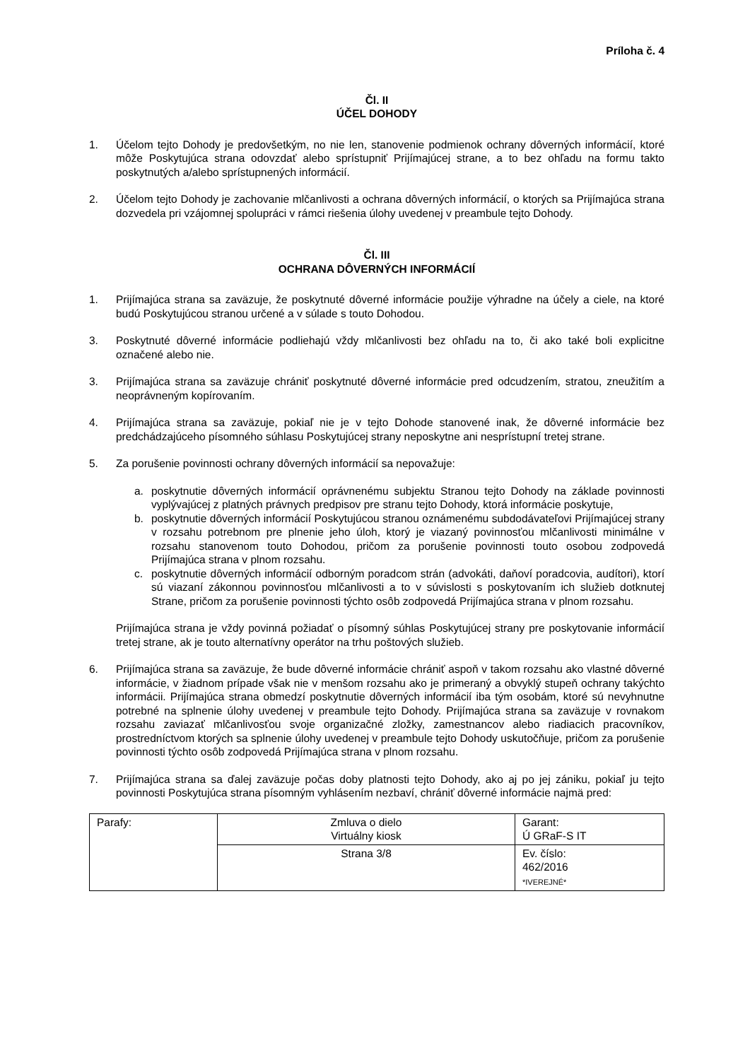Príloha č. 4
Čl. II
ÚČEL DOHODY
1. Účelom tejto Dohody je predovšetkým, no nie len, stanovenie podmienok ochrany dôverných informácií, ktoré môže Poskytujúca strana odovzdať alebo sprístupniť Prijímajúcej strane, a to bez ohľadu na formu takto poskytnutých a/alebo sprístupnených informácií.
2. Účelom tejto Dohody je zachovanie mlčanlivosti a ochrana dôverných informácií, o ktorých sa Prijímajúca strana dozvedela pri vzájomnej spolupráci v rámci riešenia úlohy uvedenej v preambule tejto Dohody.
Čl. III
OCHRANA DÔVERNÝCH INFORMÁCIÍ
1. Prijímajúca strana sa zaväzuje, že poskytnuté dôverné informácie použije výhradne na účely a ciele, na ktoré budú Poskytujúcou stranou určené a v súlade s touto Dohodou.
3. Poskytnuté dôverné informácie podliehajú vždy mlčanlivosti bez ohľadu na to, či ako také boli explicitne označené alebo nie.
3. Prijímajúca strana sa zaväzuje chrániť poskytnuté dôverné informácie pred odcudzením, stratou, zneužitím a neoprávneným kopírovaním.
4. Prijímajúca strana sa zaväzuje, pokiaľ nie je v tejto Dohode stanovené inak, že dôverné informácie bez predchádzajúceho písomného súhlasu Poskytujúcej strany neposkytne ani nesprístupní tretej strane.
5. Za porušenie povinnosti ochrany dôverných informácií sa nepovažuje:
a. poskytnutie dôverných informácií oprávnenému subjektu Stranou tejto Dohody na základe povinnosti vyplývajúcej z platných právnych predpisov pre stranu tejto Dohody, ktorá informácie poskytuje,
b. poskytnutie dôverných informácií Poskytujúcou stranou oznámenému subdodávateľovi Prijímajúcej strany v rozsahu potrebnom pre plnenie jeho úloh, ktorý je viazaný povinnosťou mlčanlivosti minimálne v rozsahu stanovenom touto Dohodou, pričom za porušenie povinnosti touto osobou zodpovedá Prijímajúca strana v plnom rozsahu.
c. poskytnutie dôverných informácií odborným poradcom strán (advokáti, daňoví poradcovia, audítori), ktorí sú viazaní zákonnou povinnosťou mlčanlivosti a to v súvislosti s poskytovaním ich služieb dotknutej Strane, pričom za porušenie povinnosti týchto osôb zodpovedá Prijímajúca strana v plnom rozsahu.
Prijímajúca strana je vždy povinná požiadať o písomný súhlas Poskytujúcej strany pre poskytovanie informácií tretej strane, ak je touto alternatívny operátor na trhu poštových služieb.
6. Prijímajúca strana sa zaväzuje, že bude dôverné informácie chrániť aspoň v takom rozsahu ako vlastné dôverné informácie, v žiadnom prípade však nie v menšom rozsahu ako je primeraný a obvyklý stupeň ochrany takýchto informácii. Prijímajúca strana obmedzí poskytnutie dôverných informácií iba tým osobám, ktoré sú nevyhnutne potrebné na splnenie úlohy uvedenej v preambule tejto Dohody. Prijímajúca strana sa zaväzuje v rovnakom rozsahu zaviazať mlčanlivosťou svoje organizačné zložky, zamestnancov alebo riadiacich pracovníkov, prostredníctvom ktorých sa splnenie úlohy uvedenej v preambule tejto Dohody uskutočňuje, pričom za porušenie povinnosti týchto osôb zodpovedá Prijímajúca strana v plnom rozsahu.
7. Prijímajúca strana sa ďalej zaväzuje počas doby platnosti tejto Dohody, ako aj po jej zániku, pokiaľ ju tejto povinnosti Poskytujúca strana písomným vyhlásením nezbaví, chrániť dôverné informácie najmä pred:
| Parafy: | Zmluva o dielo Virtuálny kiosk | Garant: Ú GRaF-S IT |
| | Strana 3/8 | Ev. číslo: 462/2016 *IVEREJNÉ* |